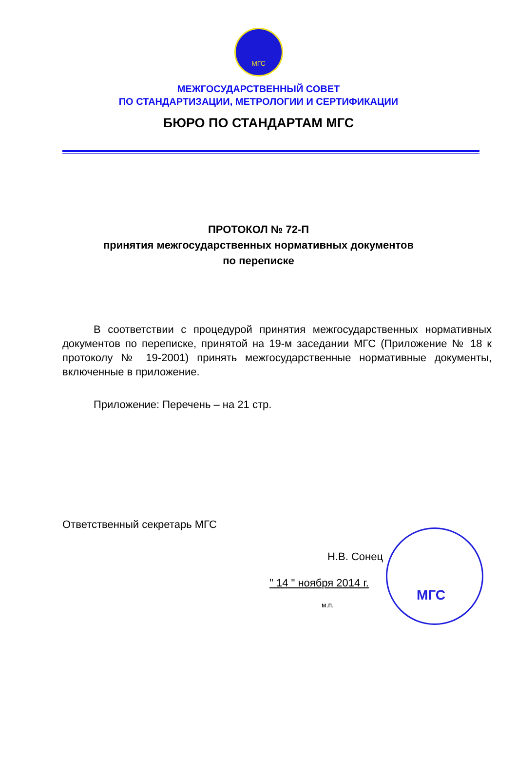МГС
МЕЖГОСУДАРСТВЕННЫЙ СОВЕТ
ПО СТАНДАРТИЗАЦИИ, МЕТРОЛОГИИ И СЕРТИФИКАЦИИ
БЮРО ПО СТАНДАРТАМ МГС
ПРОТОКОЛ № 72-П
принятия межгосударственных нормативных документов
по переписке
В соответствии с процедурой принятия межгосударственных нормативных документов по переписке, принятой на 19-м заседании МГС (Приложение № 18 к протоколу № 19-2001) принять межгосударственные нормативные документы, включенные в приложение.
Приложение: Перечень – на 21 стр.
Ответственный секретарь МГС
Н.В. Сонец
" 14 " ноября 2014 г.
м.п.
МГС